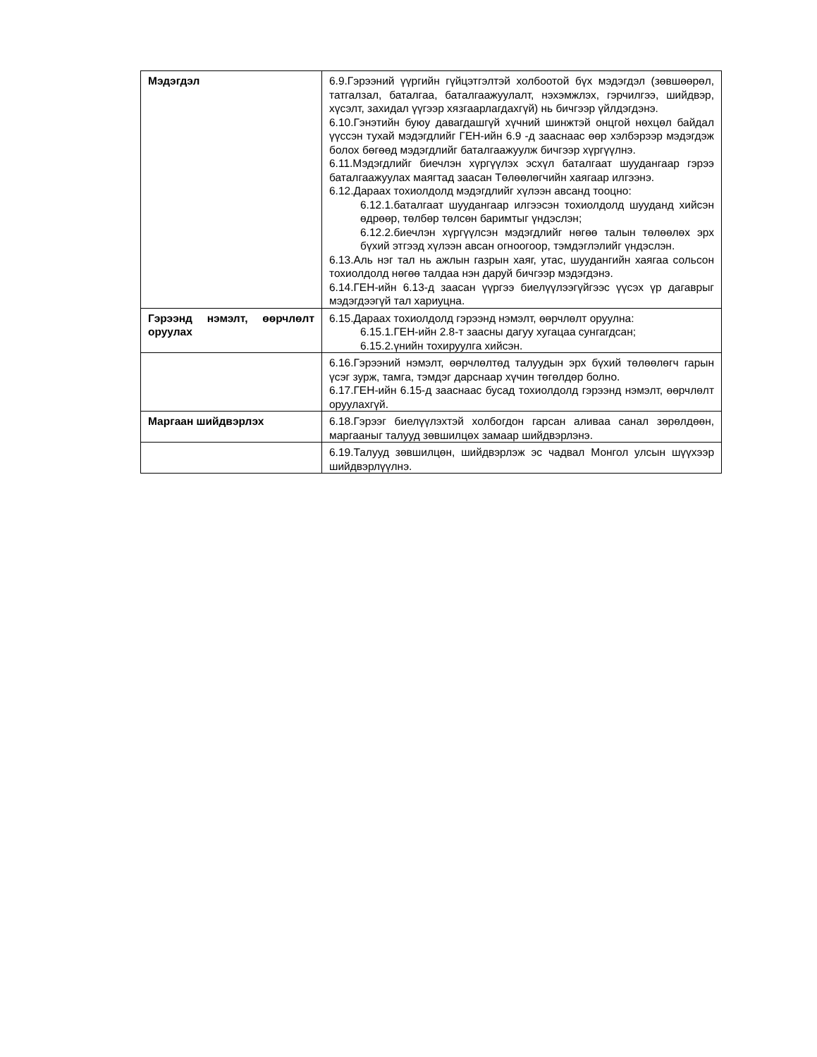| Мэдэгдэл | 6.9.Гэрээний үүргийн гүйцэтгэлтэй холбоотой бүх мэдэгдэл (зөвшөөрөл, татгалзал, баталгаа, баталгаажуулалт, нэхэмжлэх, гэрчилгээ, шийдвэр, хүсэлт, захидал үүгээр хязгаарлагдахгүй) нь бичгээр үйлдэгдэнэ. 6.10.Гэнэтийн буюу давагдашгүй хүчний шинжтэй онцгой нөхцөл байдал үүссэн тухай мэдэгдлийг ГЕН-ийн 6.9 -д зааснаас өөр хэлбэрээр мэдэгдэж болох бөгөөд мэдэгдлийг баталгаажуулж бичгээр хүргүүлнэ. 6.11.Мэдэгдлийг биечлэн хүргүүлэх эсхүл баталгаат шуудангаар гэрээ баталгаажуулах маягтад заасан Төлөөлөгчийн хаягаар илгээнэ. 6.12.Дараах тохиолдолд мэдэгдлийг хүлээн авсанд тооцно: 6.12.1.баталгаат шуудангаар илгээсэн тохиолдолд шууданд хийсэн өдрөөр, төлбөр төлсөн баримтыг үндэслэн; 6.12.2.биечлэн хүргүүлсэн мэдэгдлийг нөгөө талын төлөөлөх эрх бүхий этгээд хүлээн авсан огноогоор, тэмдэглэлийг үндэслэн. 6.13.Аль нэг тал нь ажлын газрын хаяг, утас, шуудангийн хаягаа сольсон тохиолдолд нөгөө талдаа нэн даруй бичгээр мэдэгдэнэ. 6.14.ГЕН-ийн 6.13-д заасан үүргээ биелүүлээгүйгээс үүсэх үр дагаврыг мэдэгдээгүй тал хариуцна. |
| Гэрээнд нэмэлт, өөрчлөлт оруулах | 6.15.Дараах тохиолдолд гэрээнд нэмэлт, өөрчлөлт оруулна: 6.15.1.ГЕН-ийн 2.8-т заасны дагуу хугацаа сунгагдсан; 6.15.2.үнийн тохируулга хийсэн. |
| | 6.16.Гэрээний нэмэлт, өөрчлөлтөд талуудын эрх бүхий төлөөлөгч гарын үсэг зурж, тамга, тэмдэг дарснаар хүчин төгөлдөр болно. 6.17.ГЕН-ийн 6.15-д зааснаас бусад тохиолдолд гэрээнд нэмэлт, өөрчлөлт оруулахгүй. |
| Маргаан шийдвэрлэх | 6.18.Гэрээг биелүүлэхтэй холбогдон гарсан аливаа санал зөрөлдөөн, маргааныг талууд зөвшилцөх замаар шийдвэрлэнэ. |
| | 6.19.Талууд зөвшилцөн, шийдвэрлэж эс чадвал Монгол улсын шүүхээр шийдвэрлүүлнэ. |